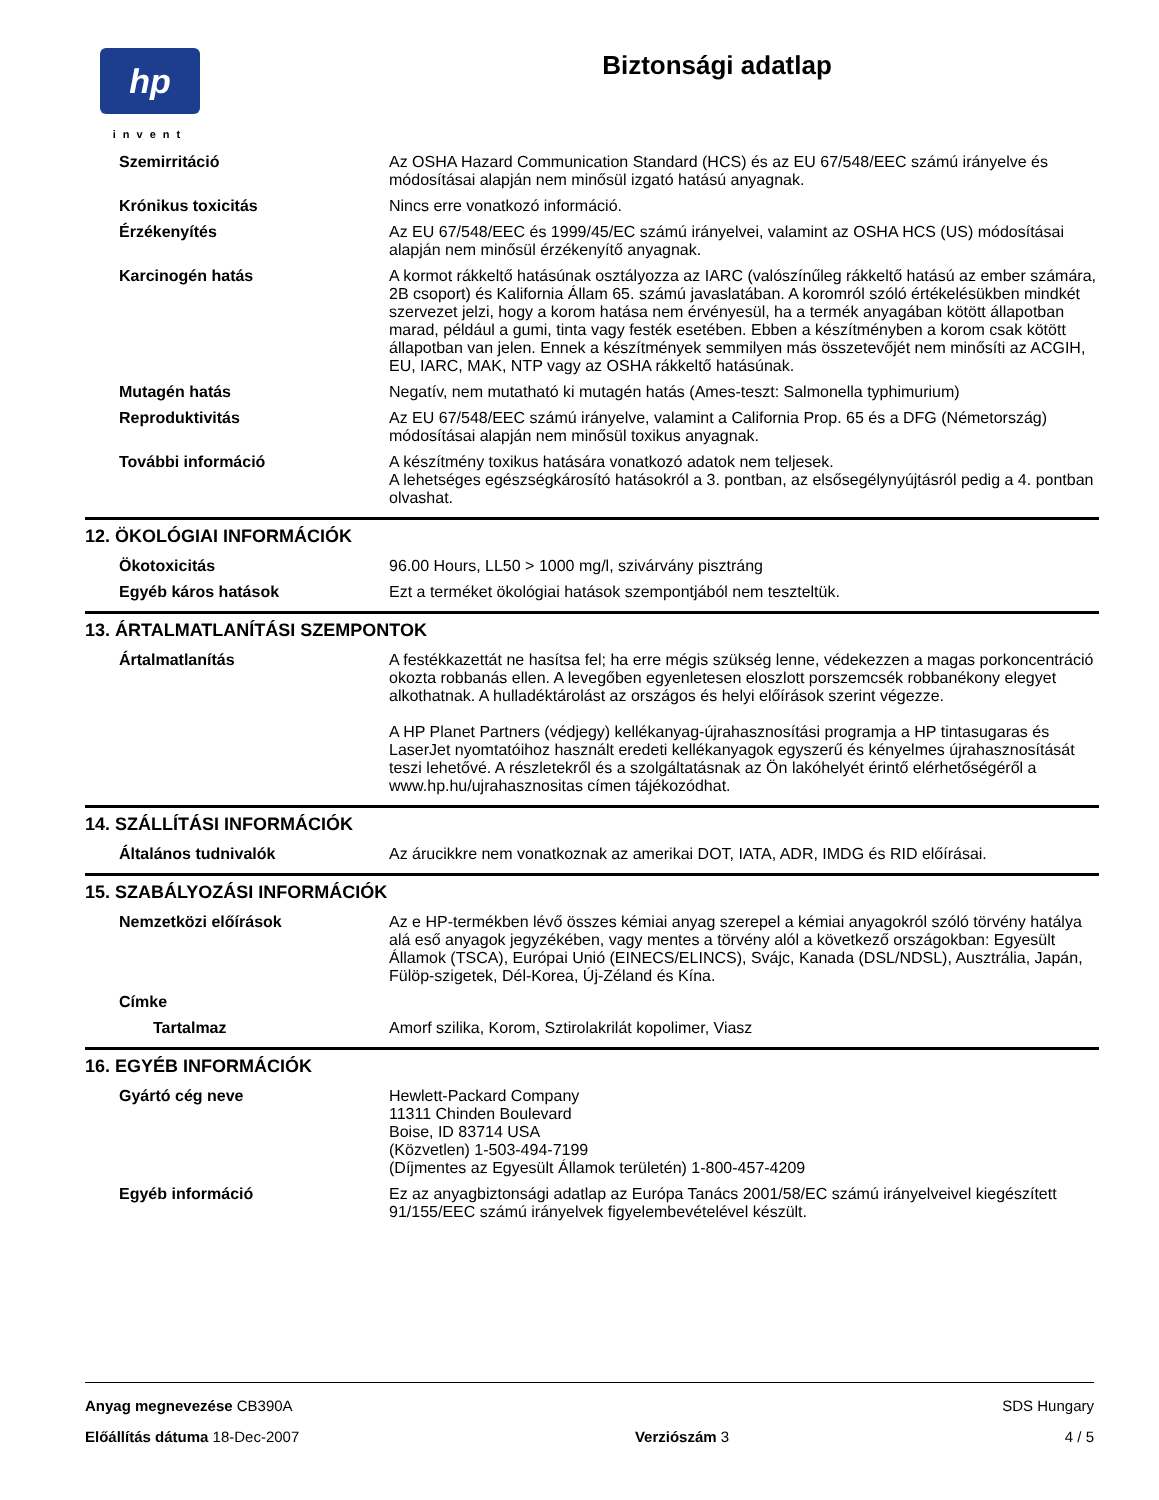hp
invent
Biztonsági adatlap
Szemirritáció Az OSHA Hazard Communication Standard (HCS) és az EU 67/548/EEC számú irányelve és módosításai alapján nem minősül izgató hatású anyagnak.
Krónikus toxicitás Nincs erre vonatkozó információ.
Érzékenyítés Az EU 67/548/EEC és 1999/45/EC számú irányelvei, valamint az OSHA HCS (US) módosításai alapján nem minősül érzékenyítő anyagnak.
Karcinogén hatás A kormot rákkeltő hatásúnak osztályozza az IARC (valószínűleg rákkeltő hatású az ember számára, 2B csoport) és Kalifornia Állam 65. számú javaslatában. A koromról szóló értékelésükben mindkét szervezet jelzi, hogy a korom hatása nem érvényesül, ha a termék anyagában kötött állapotban marad, például a gumi, tinta vagy festék esetében. Ebben a készítményben a korom csak kötött állapotban van jelen. Ennek a készítmények semmilyen más összetevőjét nem minősíti az ACGIH, EU, IARC, MAK, NTP vagy az OSHA rákkeltő hatásúnak.
Mutagén hatás Negatív, nem mutatható ki mutagén hatás (Ames-teszt: Salmonella typhimurium)
Reproduktivitás Az EU 67/548/EEC számú irányelve, valamint a California Prop. 65 és a DFG (Németország) módosításai alapján nem minősül toxikus anyagnak.
További információ A készítmény toxikus hatására vonatkozó adatok nem teljesek.
A lehetséges egészségkárosító hatásokról a 3. pontban, az elsősegélynyújtásról pedig a 4. pontban olvashat.
12. ÖKOLÓGIAI INFORMÁCIÓK
Ökotoxicitás 96.00 Hours, LL50 > 1000 mg/l, szivárvány pisztráng
Egyéb káros hatások Ezt a terméket ökológiai hatások szempontjából nem teszteltük.
13. ÁRTALMATLANÍTÁSI SZEMPONTOK
Ártalmatlanítás A festékkazettát ne hasítsa fel; ha erre mégis szükség lenne, védekezzen a magas porkoncentráció okozta robbanás ellen. A levegőben egyenletesen eloszlott porszemcsék robbanékony elegyet alkothatnak. A hulladéktárolást az országos és helyi előírások szerint végezze.
A HP Planet Partners (védjegy) kellékanyag-újrahasznosítási programja a HP tintasugaras és LaserJet nyomtatóihoz használt eredeti kellékanyagok egyszerű és kényelmes újrahasznosítását teszi lehetővé. A részletekről és a szolgáltatásnak az Ön lakóhelyét érintő elérhetőségéről a www.hp.hu/ujrahasznositas címen tájékozódhat.
14. SZÁLLÍTÁSI INFORMÁCIÓK
Általános tudnivalók Az árucikkre nem vonatkoznak az amerikai DOT, IATA, ADR, IMDG és RID előírásai.
15. SZABÁLYOZÁSI INFORMÁCIÓK
Nemzetközi előírások Az e HP-termékben lévő összes kémiai anyag szerepel a kémiai anyagokról szóló törvény hatálya alá eső anyagok jegyzékében, vagy mentes a törvény alól a következő országokban: Egyesült Államok (TSCA), Európai Unió (EINECS/ELINCS), Svájc, Kanada (DSL/NDSL), Ausztrália, Japán, Fülöp-szigetek, Dél-Korea, Új-Zéland és Kína.
Címke
Tartalmaz Amorf szilika, Korom, Sztirolakrilát kopolimer, Viasz
16. EGYÉB INFORMÁCIÓK
Gyártó cég neve Hewlett-Packard Company
11311 Chinden Boulevard
Boise, ID 83714 USA
(Közvetlen) 1-503-494-7199
(Díjmentes az Egyesült Államok területén) 1-800-457-4209
Egyéb információ Ez az anyagbiztonsági adatlap az Európa Tanács 2001/58/EC számú irányelveivel kiegészített 91/155/EEC számú irányelvek figyelembevételével készült.
Anyag megnevezése CB390A SDS Hungary
Előállítás dátuma 18-Dec-2007 Verziószám 3 4 / 5